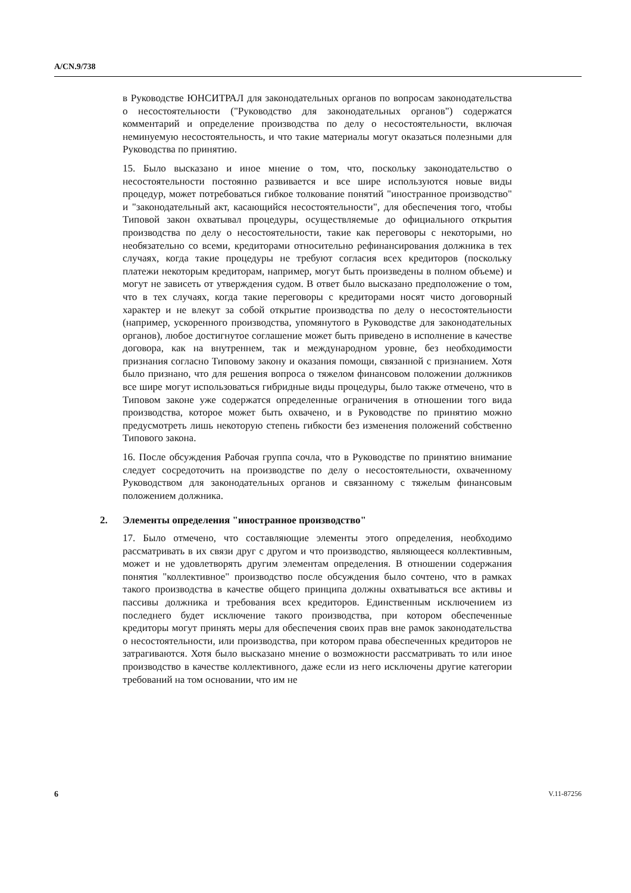A/CN.9/738
в Руководстве ЮНСИТРАЛ для законодательных органов по вопросам законодательства о несостоятельности ("Руководство для законодательных органов") содержатся комментарий и определение производства по делу о несостоятельности, включая неминуемую несостоятельность, и что такие материалы могут оказаться полезными для Руководства по принятию.
15. Было высказано и иное мнение о том, что, поскольку законодательство о несостоятельности постоянно развивается и все шире используются новые виды процедур, может потребоваться гибкое толкование понятий "иностранное производство" и "законодательный акт, касающийся несостоятельности", для обеспечения того, чтобы Типовой закон охватывал процедуры, осуществляемые до официального открытия производства по делу о несостоятельности, такие как переговоры с некоторыми, но необязательно со всеми, кредиторами относительно рефинансирования должника в тех случаях, когда такие процедуры не требуют согласия всех кредиторов (поскольку платежи некоторым кредиторам, например, могут быть произведены в полном объеме) и могут не зависеть от утверждения судом. В ответ было высказано предположение о том, что в тех случаях, когда такие переговоры с кредиторами носят чисто договорный характер и не влекут за собой открытие производства по делу о несостоятельности (например, ускоренного производства, упомянутого в Руководстве для законодательных органов), любое достигнутое соглашение может быть приведено в исполнение в качестве договора, как на внутреннем, так и международном уровне, без необходимости признания согласно Типовому закону и оказания помощи, связанной с признанием. Хотя было признано, что для решения вопроса о тяжелом финансовом положении должников все шире могут использоваться гибридные виды процедуры, было также отмечено, что в Типовом законе уже содержатся определенные ограничения в отношении того вида производства, которое может быть охвачено, и в Руководстве по принятию можно предусмотреть лишь некоторую степень гибкости без изменения положений собственно Типового закона.
16. После обсуждения Рабочая группа сочла, что в Руководстве по принятию внимание следует сосредоточить на производстве по делу о несостоятельности, охваченному Руководством для законодательных органов и связанному с тяжелым финансовым положением должника.
2. Элементы определения "иностранное производство"
17. Было отмечено, что составляющие элементы этого определения, необходимо рассматривать в их связи друг с другом и что производство, являющееся коллективным, может и не удовлетворять другим элементам определения. В отношении содержания понятия "коллективное" производство после обсуждения было сочтено, что в рамках такого производства в качестве общего принципа должны охватываться все активы и пассивы должника и требования всех кредиторов. Единственным исключением из последнего будет исключение такого производства, при котором обеспеченные кредиторы могут принять меры для обеспечения своих прав вне рамок законодательства о несостоятельности, или производства, при котором права обеспеченных кредиторов не затрагиваются. Хотя было высказано мнение о возможности рассматривать то или иное производство в качестве коллективного, даже если из него исключены другие категории требований на том основании, что им не
6 V.11-87256